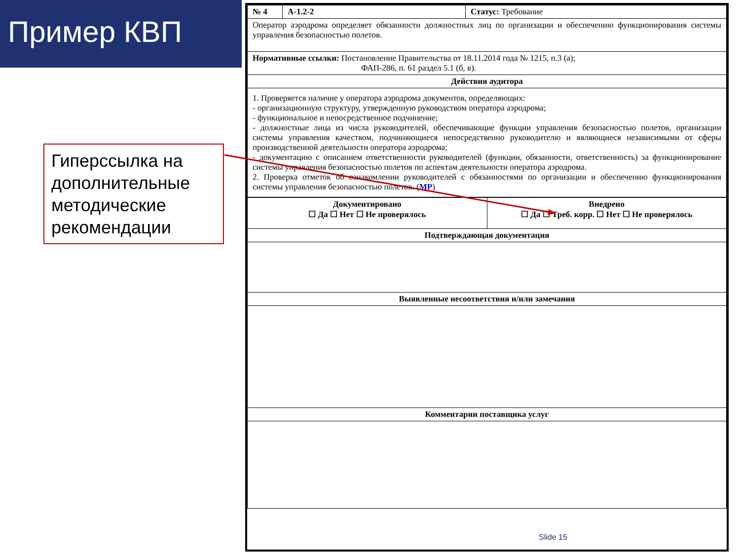Пример КВП
Гиперссылка на дополнительные методические рекомендации
| № 4 | А-1.2-2 | Статус: Требование |
| Оператор аэродрома определяет обязанности должностных лиц по организации и обеспечению функционирования системы управления безопасностью полетов. | | |
| Нормативные ссылки: Постановление Правительства от 18.11.2014 года № 1215, п.3 (а); ФАП-286, п. 61 раздел 5.1 (б, в). | | |
| Действия аудитора | | |
| 1. Проверяется наличие у оператора аэродрома документов, определяющих: - организационную структуру, утвержденную руководством оператора аэродрома; - функциональное и непосредственное подчинение; - должностные лица из числа руководителей, обеспечивающие функции управления безопасностью полетов, организации системы управления качеством, подчиняющиеся непосредственно руководителю и являющиеся независимыми от сферы производственной деятельности оператора аэродрома; - документацию с описанием ответственности руководителей (функции, обязанности, ответственность) за функционирование системы управления безопасностью полетов по аспектам деятельности оператора аэродрома. 2. Проверка отметок об ознакомлении руководителей с обязанностями по организации и обеспечению функционирования системы управления безопасностью полетов. ( МР ) | | |
| Документировано ☐ Да ☐ Нет ☐ Не проверялось | Внедрено ☐ Да ☐ Треб. корр. ☐ Нет ☐ Не проверялось |
| Подтверждающая документация | |
| Выявленные несоответствия и/или замечания | |
| Комментарии поставщика услуг | |
Slide 15